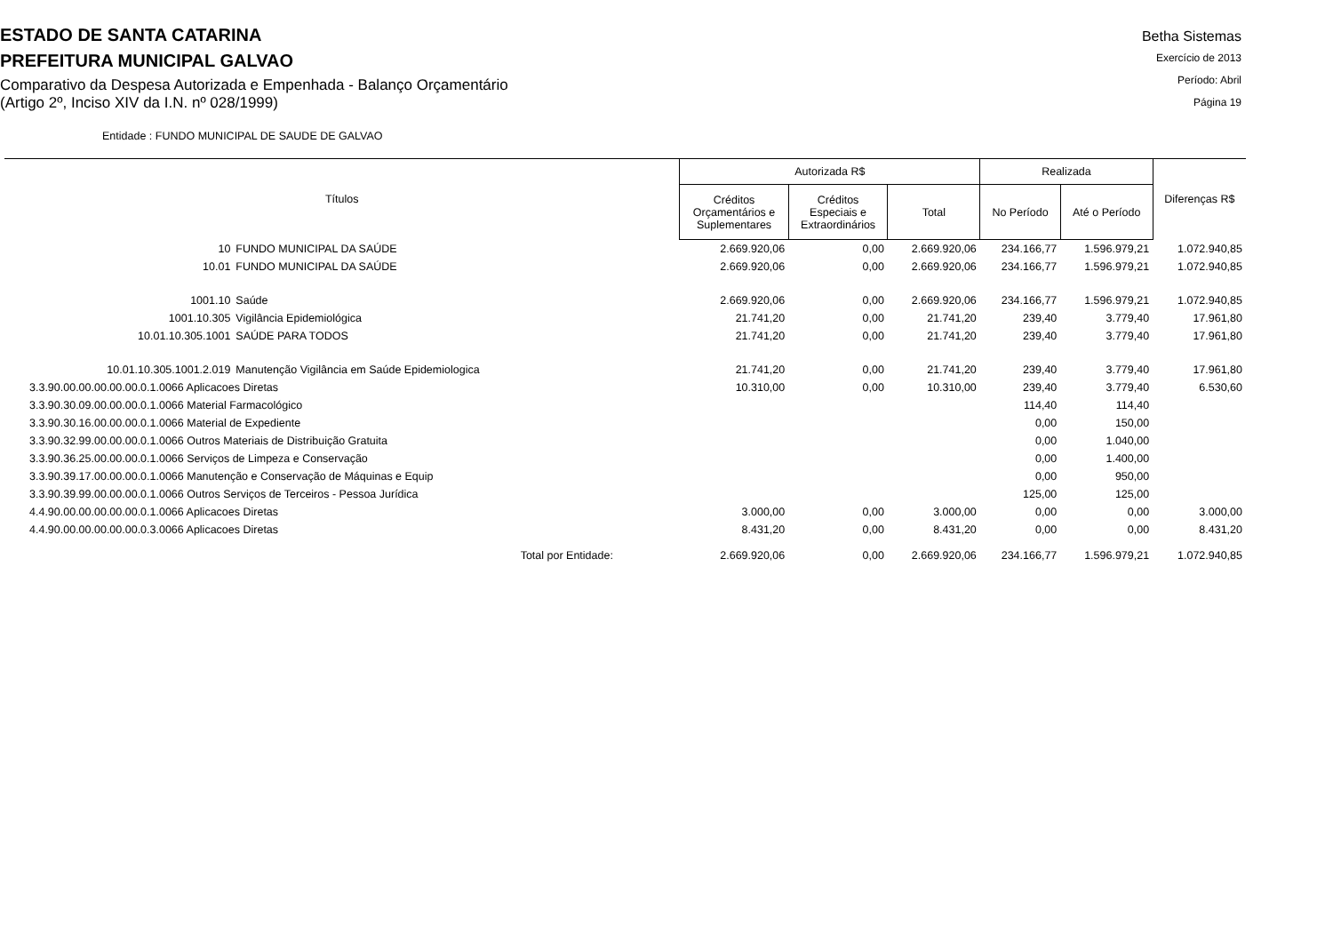ESTADO DE SANTA CATARINA
PREFEITURA MUNICIPAL GALVAO
Comparativo da Despesa Autorizada e Empenhada - Balanço Orçamentário
(Artigo 2º, Inciso XIV da I.N. nº 028/1999)
Betha Sistemas
Exercício de 2013
Período: Abril
Página 19
Entidade : FUNDO MUNICIPAL DE SAUDE DE GALVAO
| Títulos | | Autorizada R$ | | | Realizada | | Diferenças R$ |
| --- | --- | --- | --- | --- | --- | --- | --- |
| | | Créditos Orçamentários e Suplementares | Créditos Especiais e Extraordinários | Total | No Período | Até o Período | |
| 10 | FUNDO MUNICIPAL DA SAÚDE | 2.669.920,06 | 0,00 | 2.669.920,06 | 234.166,77 | 1.596.979,21 | 1.072.940,85 |
| 10.01 | FUNDO MUNICIPAL DA SAÚDE | 2.669.920,06 | 0,00 | 2.669.920,06 | 234.166,77 | 1.596.979,21 | 1.072.940,85 |
| 1001.10 | Saúde | 2.669.920,06 | 0,00 | 2.669.920,06 | 234.166,77 | 1.596.979,21 | 1.072.940,85 |
| 1001.10.305 | Vigilância Epidemiológica | 21.741,20 | 0,00 | 21.741,20 | 239,40 | 3.779,40 | 17.961,80 |
| 10.01.10.305.1001 | SAÚDE PARA TODOS | 21.741,20 | 0,00 | 21.741,20 | 239,40 | 3.779,40 | 17.961,80 |
| 10.01.10.305.1001.2.019 | Manutenção Vigilância em Saúde Epidemiologica | 21.741,20 | 0,00 | 21.741,20 | 239,40 | 3.779,40 | 17.961,80 |
| 3.3.90.00.00.00.00.00.0.1.0066 Aplicacoes Diretas | | 10.310,00 | 0,00 | 10.310,00 | 239,40 | 3.779,40 | 6.530,60 |
| 3.3.90.30.09.00.00.00.0.1.0066 Material Farmacológico | | | | | 114,40 | 114,40 | |
| 3.3.90.30.16.00.00.00.0.1.0066 Material de Expediente | | | | | 0,00 | 150,00 | |
| 3.3.90.32.99.00.00.00.0.1.0066 Outros Materiais de Distribuição Gratuita | | | | | 0,00 | 1.040,00 | |
| 3.3.90.36.25.00.00.00.0.1.0066 Serviços de Limpeza e Conservação | | | | | 0,00 | 1.400,00 | |
| 3.3.90.39.17.00.00.00.0.1.0066 Manutenção e Conservação de Máquinas e Equip | | | | | 0,00 | 950,00 | |
| 3.3.90.39.99.00.00.00.0.1.0066 Outros Serviços de Terceiros - Pessoa Jurídica | | | | | 125,00 | 125,00 | |
| 4.4.90.00.00.00.00.00.0.1.0066 Aplicacoes Diretas | | 3.000,00 | 0,00 | 3.000,00 | 0,00 | 0,00 | 3.000,00 |
| 4.4.90.00.00.00.00.00.0.3.0066 Aplicacoes Diretas | | 8.431,20 | 0,00 | 8.431,20 | 0,00 | 0,00 | 8.431,20 |
| Total por Entidade: | | 2.669.920,06 | 0,00 | 2.669.920,06 | 234.166,77 | 1.596.979,21 | 1.072.940,85 |